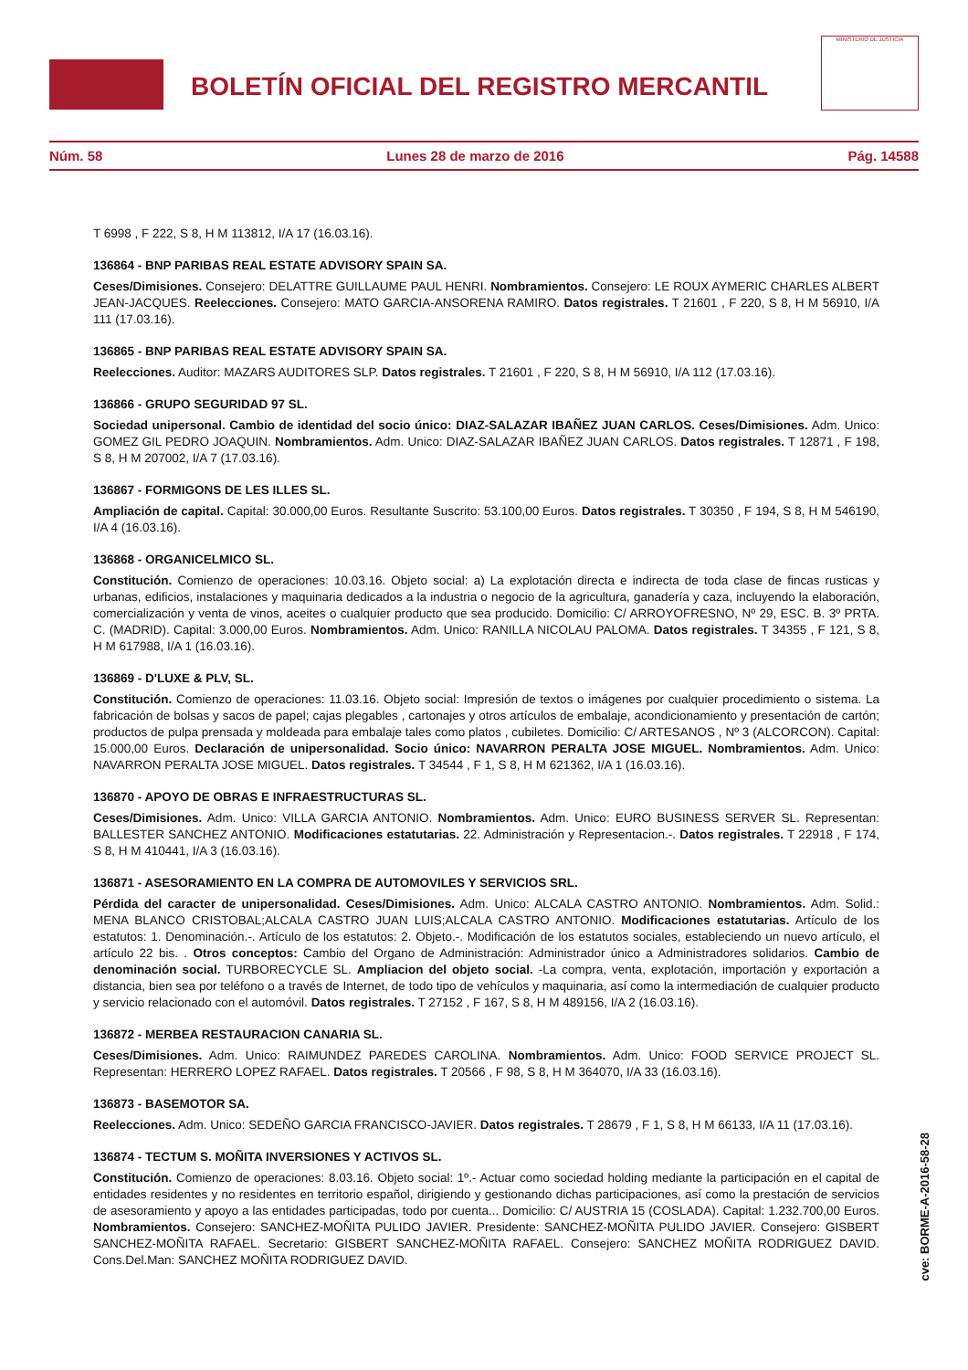BOLETÍN OFICIAL DEL REGISTRO MERCANTIL
MINISTERIO DE JUSTICIA
Núm. 58 Lunes 28 de marzo de 2016 Pág. 14588
T 6998 , F 222, S 8, H M 113812, I/A 17 (16.03.16).
136864 - BNP PARIBAS REAL ESTATE ADVISORY SPAIN SA.
Ceses/Dimisiones. Consejero: DELATTRE GUILLAUME PAUL HENRI. Nombramientos. Consejero: LE ROUX AYMERIC CHARLES ALBERT JEAN-JACQUES. Reelecciones. Consejero: MATO GARCIA-ANSORENA RAMIRO. Datos registrales. T 21601 , F 220, S 8, H M 56910, I/A 111 (17.03.16).
136865 - BNP PARIBAS REAL ESTATE ADVISORY SPAIN SA.
Reelecciones. Auditor: MAZARS AUDITORES SLP. Datos registrales. T 21601 , F 220, S 8, H M 56910, I/A 112 (17.03.16).
136866 - GRUPO SEGURIDAD 97 SL.
Sociedad unipersonal. Cambio de identidad del socio único: DIAZ-SALAZAR IBAÑEZ JUAN CARLOS. Ceses/Dimisiones. Adm. Unico: GOMEZ GIL PEDRO JOAQUIN. Nombramientos. Adm. Unico: DIAZ-SALAZAR IBAÑEZ JUAN CARLOS. Datos registrales. T 12871 , F 198, S 8, H M 207002, I/A 7 (17.03.16).
136867 - FORMIGONS DE LES ILLES SL.
Ampliación de capital. Capital: 30.000,00 Euros. Resultante Suscrito: 53.100,00 Euros. Datos registrales. T 30350 , F 194, S 8, H M 546190, I/A 4 (16.03.16).
136868 - ORGANICELMICO SL.
Constitución. Comienzo de operaciones: 10.03.16. Objeto social: a) La explotación directa e indirecta de toda clase de fincas rusticas y urbanas, edificios, instalaciones y maquinaria dedicados a la industria o negocio de la agricultura, ganadería y caza, incluyendo la elaboración, comercialización y venta de vinos, aceites o cualquier producto que sea producido. Domicilio: C/ ARROYOFRESNO, Nº 29, ESC. B. 3º PRTA. C. (MADRID). Capital: 3.000,00 Euros. Nombramientos. Adm. Unico: RANILLA NICOLAU PALOMA. Datos registrales. T 34355 , F 121, S 8, H M 617988, I/A 1 (16.03.16).
136869 - D'LUXE & PLV, SL.
Constitución. Comienzo de operaciones: 11.03.16. Objeto social: Impresión de textos o imágenes por cualquier procedimiento o sistema. La fabricación de bolsas y sacos de papel; cajas plegables , cartonajes y otros artículos de embalaje, acondicionamiento y presentación de cartón; productos de pulpa prensada y moldeada para embalaje tales como platos , cubiletes. Domicilio: C/ ARTESANOS , Nº 3 (ALCORCON). Capital: 15.000,00 Euros. Declaración de unipersonalidad. Socio único: NAVARRON PERALTA JOSE MIGUEL. Nombramientos. Adm. Unico: NAVARRON PERALTA JOSE MIGUEL. Datos registrales. T 34544 , F 1, S 8, H M 621362, I/A 1 (16.03.16).
136870 - APOYO DE OBRAS E INFRAESTRUCTURAS SL.
Ceses/Dimisiones. Adm. Unico: VILLA GARCIA ANTONIO. Nombramientos. Adm. Unico: EURO BUSINESS SERVER SL. Representan: BALLESTER SANCHEZ ANTONIO. Modificaciones estatutarias. 22. Administración y Representacion.-. Datos registrales. T 22918 , F 174, S 8, H M 410441, I/A 3 (16.03.16).
136871 - ASESORAMIENTO EN LA COMPRA DE AUTOMOVILES Y SERVICIOS SRL.
Pérdida del caracter de unipersonalidad. Ceses/Dimisiones. Adm. Unico: ALCALA CASTRO ANTONIO. Nombramientos. Adm. Solid.: MENA BLANCO CRISTOBAL;ALCALA CASTRO JUAN LUIS;ALCALA CASTRO ANTONIO. Modificaciones estatutarias. Artículo de los estatutos: 1. Denominación.-. Artículo de los estatutos: 2. Objeto.-. Modificación de los estatutos sociales, estableciendo un nuevo artículo, el artículo 22 bis. . Otros conceptos: Cambio del Organo de Administración: Administrador único a Administradores solidarios. Cambio de denominación social. TURBORECYCLE SL. Ampliacion del objeto social. -La compra, venta, explotación, importación y exportación a distancia, bien sea por teléfono o a través de Internet, de todo tipo de vehículos y maquinaria, así como la intermediación de cualquier producto y servicio relacionado con el automóvil. Datos registrales. T 27152 , F 167, S 8, H M 489156, I/A 2 (16.03.16).
136872 - MERBEA RESTAURACION CANARIA SL.
Ceses/Dimisiones. Adm. Unico: RAIMUNDEZ PAREDES CAROLINA. Nombramientos. Adm. Unico: FOOD SERVICE PROJECT SL. Representan: HERRERO LOPEZ RAFAEL. Datos registrales. T 20566 , F 98, S 8, H M 364070, I/A 33 (16.03.16).
136873 - BASEMOTOR SA.
Reelecciones. Adm. Unico: SEDEÑO GARCIA FRANCISCO-JAVIER. Datos registrales. T 28679 , F 1, S 8, H M 66133, I/A 11 (17.03.16).
136874 - TECTUM S. MOÑITA INVERSIONES Y ACTIVOS SL.
Constitución. Comienzo de operaciones: 8.03.16. Objeto social: 1º.- Actuar como sociedad holding mediante la participación en el capital de entidades residentes y no residentes en territorio español, dirigiendo y gestionando dichas participaciones, así como la prestación de servicios de asesoramiento y apoyo a las entidades participadas, todo por cuenta... Domicilio: C/ AUSTRIA 15 (COSLADA). Capital: 1.232.700,00 Euros. Nombramientos. Consejero: SANCHEZ-MOÑITA PULIDO JAVIER. Presidente: SANCHEZ-MOÑITA PULIDO JAVIER. Consejero: GISBERT SANCHEZ-MOÑITA RAFAEL. Secretario: GISBERT SANCHEZ-MOÑITA RAFAEL. Consejero: SANCHEZ MOÑITA RODRIGUEZ DAVID. Cons.Del.Man: SANCHEZ MOÑITA RODRIGUEZ DAVID.
cve: BORME-A-2016-58-28